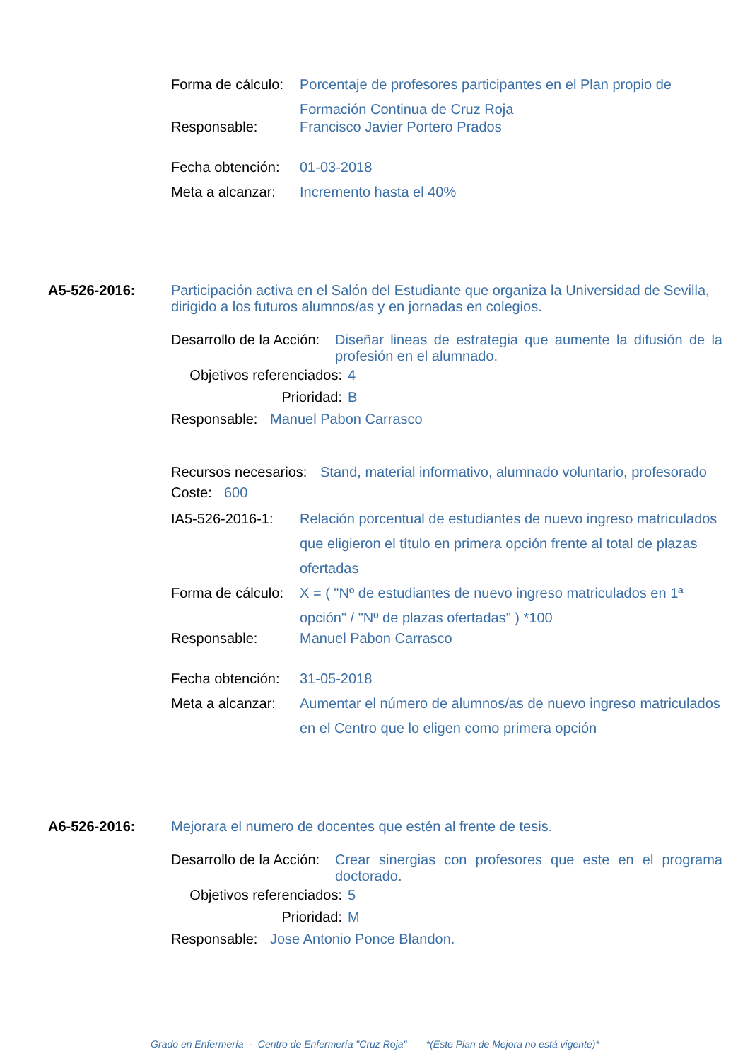Forma de cálculo: Porcentaje de profesores participantes en el Plan propio de Formación Continua de Cruz Roja
Responsable: Francisco Javier Portero Prados
Fecha obtención: 01-03-2018
Meta a alcanzar: Incremento hasta el 40%
A5-526-2016: Participación activa en el Salón del Estudiante que organiza la Universidad de Sevilla, dirigido a los futuros alumnos/as y en jornadas en colegios.
Desarrollo de la Acción: Diseñar lineas de estrategia que aumente la difusión de la profesión en el alumnado.
Objetivos referenciados: 4
Prioridad: B
Responsable: Manuel Pabon Carrasco
Recursos necesarios: Stand, material informativo, alumnado voluntario, profesorado
Coste: 600
IA5-526-2016-1: Relación porcentual de estudiantes de nuevo ingreso matriculados que eligieron el título en primera opción frente al total de plazas ofertadas
Forma de cálculo: X = ( "Nº de estudiantes de nuevo ingreso matriculados en 1ª opción" / "Nº de plazas ofertadas" ) *100
Responsable: Manuel Pabon Carrasco
Fecha obtención: 31-05-2018
Meta a alcanzar: Aumentar el número de alumnos/as de nuevo ingreso matriculados en el Centro que lo eligen como primera opción
A6-526-2016: Mejorara el numero de docentes que estén al frente de tesis.
Desarrollo de la Acción: Crear sinergias con profesores que este en el programa doctorado.
Objetivos referenciados: 5
Prioridad: M
Responsable: Jose Antonio Ponce Blandon.
Grado en Enfermería - Centro de Enfermería "Cruz Roja" *(Este Plan de Mejora no está vigente)*